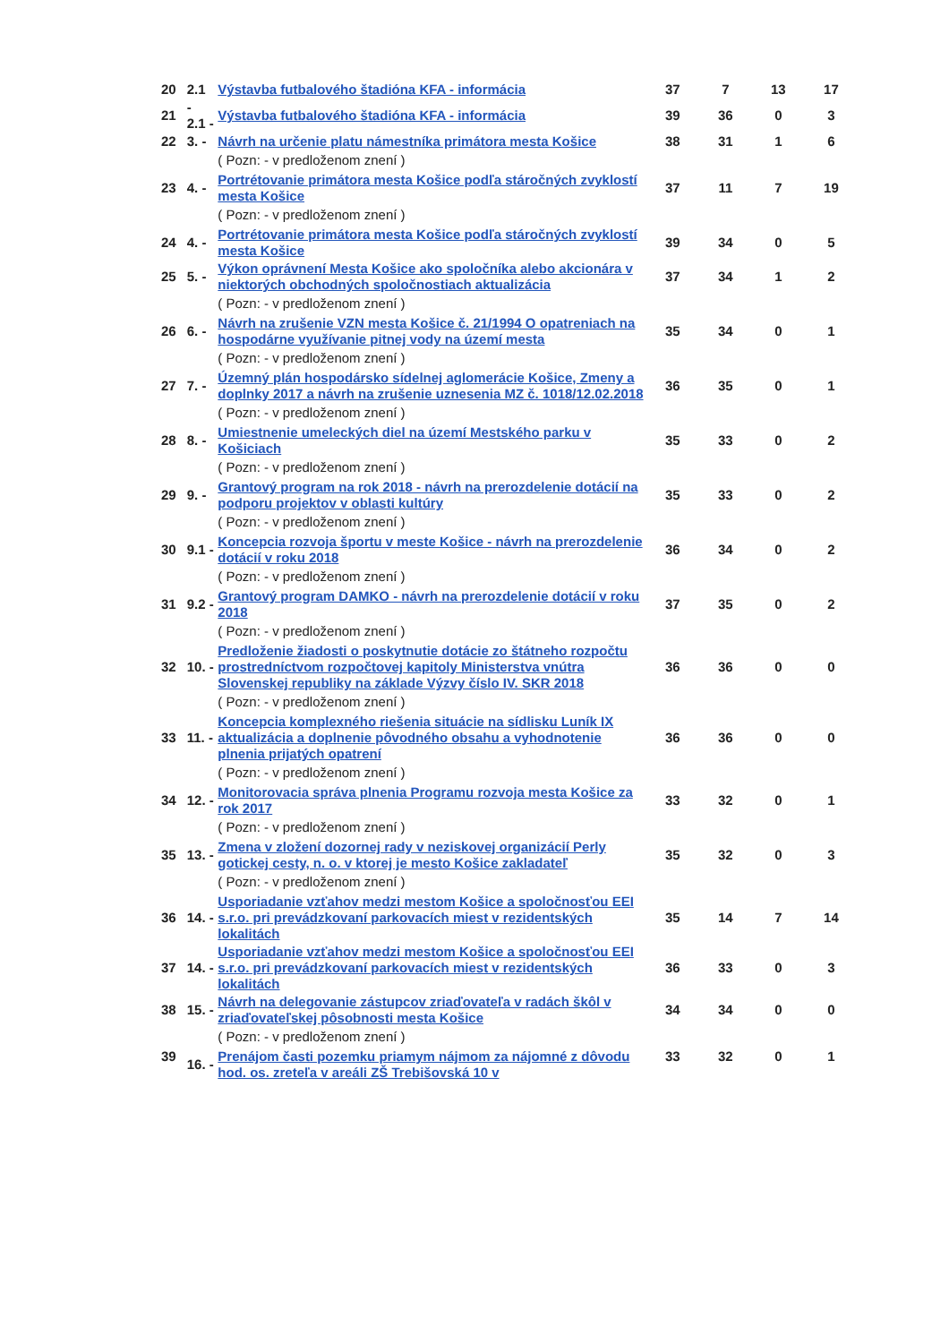| 20 | 2.1 | Výstavba futbalového štadióna KFA - informácia | 37 | 7 | 13 | 17 |
| 21 | - 2.1 - | Výstavba futbalového štadióna KFA - informácia | 39 | 36 | 0 | 3 |
| 22 | 3. - | Návrh na určenie platu námestníka primátora mesta Košice | 38 | 31 | 1 | 6 |
| | | ( Pozn: - v predloženom znení ) | | | | |
| 23 | 4. - | Portrétovanie primátora mesta Košice podľa stáročných zvyklostí mesta Košice | 37 | 11 | 7 | 19 |
| | | ( Pozn: - v predloženom znení ) | | | | |
| 24 | 4. - | Portrétovanie primátora mesta Košice podľa stáročných zvyklostí mesta Košice | 39 | 34 | 0 | 5 |
| 25 | 5. - | Výkon oprávnení Mesta Košice ako spoločníka alebo akcionára v niektorých obchodných spoločnostiach aktualizácia | 37 | 34 | 1 | 2 |
| | | ( Pozn: - v predloženom znení ) | | | | |
| 26 | 6. - | Návrh na zrušenie VZN mesta Košice č. 21/1994 O opatreniach na hospodárne využívanie pitnej vody na území mesta | 35 | 34 | 0 | 1 |
| | | ( Pozn: - v predloženom znení ) | | | | |
| 27 | 7. - | Územný plán hospodársko sídelnej aglomerácie Košice, Zmeny a doplnky 2017 a návrh na zrušenie uznesenia MZ č. 1018/12.02.2018 | 36 | 35 | 0 | 1 |
| | | ( Pozn: - v predloženom znení ) | | | | |
| 28 | 8. - | Umiestnenie umeleckých diel na území Mestského parku v Košiciach | 35 | 33 | 0 | 2 |
| | | ( Pozn: - v predloženom znení ) | | | | |
| 29 | 9. - | Grantový program na rok 2018 - návrh na prerozdelenie dotácií na podporu projektov v oblasti kultúry | 35 | 33 | 0 | 2 |
| | | ( Pozn: - v predloženom znení ) | | | | |
| 30 | 9.1 - | Koncepcia rozvoja športu v meste Košice - návrh na prerozdelenie dotácií v roku 2018 | 36 | 34 | 0 | 2 |
| | | ( Pozn: - v predloženom znení ) | | | | |
| 31 | 9.2 - | Grantový program DAMKO - návrh na prerozdelenie dotácií v roku 2018 | 37 | 35 | 0 | 2 |
| | | ( Pozn: - v predloženom znení ) | | | | |
| 32 | 10. - | Predloženie žiadosti o poskytnutie dotácie zo štátneho rozpočtu prostredníctvom rozpočtovej kapitoly Ministerstva vnútra Slovenskej republiky na základe Výzvy číslo IV. SKR 2018 | 36 | 36 | 0 | 0 |
| | | ( Pozn: - v predloženom znení ) | | | | |
| 33 | 11. - | Koncepcia komplexného riešenia situácie na sídlisku Luník IX aktualizácia a doplnenie pôvodného obsahu a vyhodnotenie plnenia prijatých opatrení | 36 | 36 | 0 | 0 |
| | | ( Pozn: - v predloženom znení ) | | | | |
| 34 | 12. - | Monitorovacia správa plnenia Programu rozvoja mesta Košice za rok 2017 | 33 | 32 | 0 | 1 |
| | | ( Pozn: - v predloženom znení ) | | | | |
| 35 | 13. - | Zmena v zložení dozornej rady v neziskovej organizácií Perly gotickej cesty, n. o. v ktorej je mesto Košice zakladateľ | 35 | 32 | 0 | 3 |
| | | ( Pozn: - v predloženom znení ) | | | | |
| 36 | 14. - | Usporiadanie vzťahov medzi mestom Košice a spoločnosťou EEI s.r.o. pri prevádzkovaní parkovacích miest v rezidentských lokalitách | 35 | 14 | 7 | 14 |
| 37 | 14. - | Usporiadanie vzťahov medzi mestom Košice a spoločnosťou EEI s.r.o. pri prevádzkovaní parkovacích miest v rezidentských lokalitách | 36 | 33 | 0 | 3 |
| 38 | 15. - | Návrh na delegovanie zástupcov zriaďovateľa v radách škôl v zriaďovateľskej pôsobnosti mesta Košice | 34 | 34 | 0 | 0 |
| | | ( Pozn: - v predloženom znení ) | | | | |
| 39 | 16. - | Prenájom časti pozemku priamym nájmom za nájomné z dôvodu hod. os. zreteľa v areáli ZŠ Trebišovská 10 v | 33 | 32 | 0 | 1 |